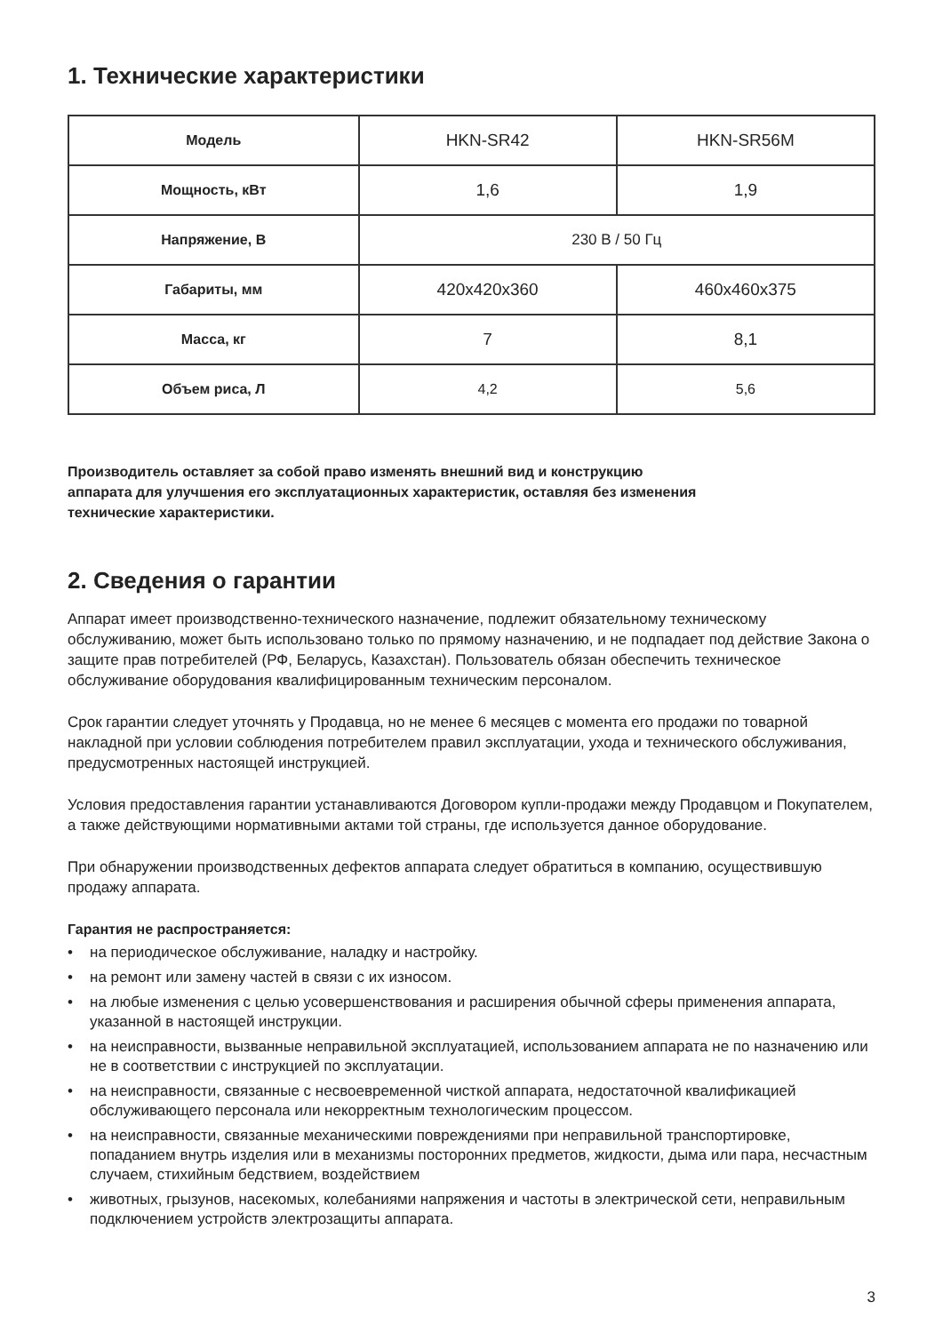1. Технические характеристики
| Модель | HKN-SR42 | HKN-SR56M |
| Мощность, кВт | 1,6 | 1,9 |
| Напряжение, В | 230 В / 50 Гц | |
| Габариты, мм | 420x420x360 | 460x460x375 |
| Масса, кг | 7 | 8,1 |
| Объем риса, Л | 4,2 | 5,6 |
Производитель оставляет за собой право изменять внешний вид и конструкцию
аппарата для улучшения его эксплуатационных характеристик, оставляя без изменения
технические характеристики.
2. Сведения о гарантии
Аппарат имеет производственно-технического назначение, подлежит обязательному техническому обслуживанию, может быть использовано только по прямому назначению, и не подпадает под действие Закона о защите прав потребителей (РФ, Беларусь, Казахстан). Пользователь обязан обеспечить техническое обслуживание оборудования квалифицированным техническим персоналом.
Срок гарантии следует уточнять у Продавца, но не менее 6 месяцев с момента его продажи по товарной накладной при условии соблюдения потребителем правил эксплуатации, ухода и технического обслуживания, предусмотренных настоящей инструкцией.
Условия предоставления гарантии устанавливаются Договором купли-продажи между Продавцом и Покупателем, а также действующими нормативными актами той страны, где используется данное оборудование.
При обнаружении производственных дефектов аппарата следует обратиться в компанию, осуществившую продажу аппарата.
Гарантия не распространяется:
• на периодическое обслуживание, наладку и настройку.
• на ремонт или замену частей в связи с их износом.
• на любые изменения с целью усовершенствования и расширения обычной сферы применения аппарата, указанной в настоящей инструкции.
• на неисправности, вызванные неправильной эксплуатацией, использованием аппарата не по назначению или не в соответствии с инструкцией по эксплуатации.
• на неисправности, связанные с несвоевременной чисткой аппарата, недостаточной квалификацией обслуживающего персонала или некорректным технологическим процессом.
• на неисправности, связанные механическими повреждениями при неправильной транспортировке, попаданием внутрь изделия или в механизмы посторонних предметов, жидкости, дыма или пара, несчастным случаем, стихийным бедствием, воздействием
• животных, грызунов, насекомых, колебаниями напряжения и частоты в электрической сети, неправильным подключением устройств электрозащиты аппарата.
3